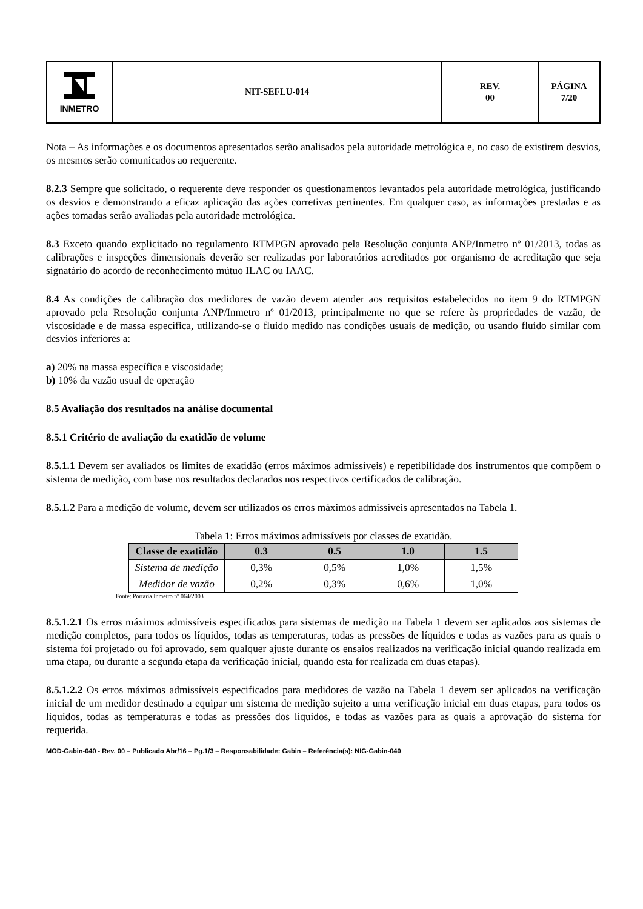| INMETRO | NIT-SEFLU-014 | REV. 00 | PÁGINA 7/20 |
Nota – As informações e os documentos apresentados serão analisados pela autoridade metrológica e, no caso de existirem desvios, os mesmos serão comunicados ao requerente.
8.2.3 Sempre que solicitado, o requerente deve responder os questionamentos levantados pela autoridade metrológica, justificando os desvios e demonstrando a eficaz aplicação das ações corretivas pertinentes. Em qualquer caso, as informações prestadas e as ações tomadas serão avaliadas pela autoridade metrológica.
8.3 Exceto quando explicitado no regulamento RTMPGN aprovado pela Resolução conjunta ANP/Inmetro nº 01/2013, todas as calibrações e inspeções dimensionais deverão ser realizadas por laboratórios acreditados por organismo de acreditação que seja signatário do acordo de reconhecimento mútuo ILAC ou IAAC.
8.4 As condições de calibração dos medidores de vazão devem atender aos requisitos estabelecidos no item 9 do RTMPGN aprovado pela Resolução conjunta ANP/Inmetro nº 01/2013, principalmente no que se refere às propriedades de vazão, de viscosidade e de massa específica, utilizando-se o fluido medido nas condições usuais de medição, ou usando fluído similar com desvios inferiores a:
a) 20% na massa específica e viscosidade;
b) 10% da vazão usual de operação
8.5 Avaliação dos resultados na análise documental
8.5.1 Critério de avaliação da exatidão de volume
8.5.1.1 Devem ser avaliados os limites de exatidão (erros máximos admissíveis) e repetibilidade dos instrumentos que compõem o sistema de medição, com base nos resultados declarados nos respectivos certificados de calibração.
8.5.1.2 Para a medição de volume, devem ser utilizados os erros máximos admissíveis apresentados na Tabela 1.
Tabela 1: Erros máximos admissíveis por classes de exatidão.
| Classe de exatidão | 0.3 | 0.5 | 1.0 | 1.5 |
| --- | --- | --- | --- | --- |
| Sistema de medição | 0,3% | 0,5% | 1,0% | 1,5% |
| Medidor de vazão | 0,2% | 0,3% | 0,6% | 1,0% |
Fonte: Portaria Inmetro nº 064/2003
8.5.1.2.1 Os erros máximos admissíveis especificados para sistemas de medição na Tabela 1 devem ser aplicados aos sistemas de medição completos, para todos os líquidos, todas as temperaturas, todas as pressões de líquidos e todas as vazões para as quais o sistema foi projetado ou foi aprovado, sem qualquer ajuste durante os ensaios realizados na verificação inicial quando realizada em uma etapa, ou durante a segunda etapa da verificação inicial, quando esta for realizada em duas etapas).
8.5.1.2.2 Os erros máximos admissíveis especificados para medidores de vazão na Tabela 1 devem ser aplicados na verificação inicial de um medidor destinado a equipar um sistema de medição sujeito a uma verificação inicial em duas etapas, para todos os líquidos, todas as temperaturas e todas as pressões dos líquidos, e todas as vazões para as quais a aprovação do sistema for requerida.
MOD-Gabin-040 - Rev. 00 – Publicado Abr/16 – Pg.1/3 – Responsabilidade: Gabin – Referência(s): NIG-Gabin-040